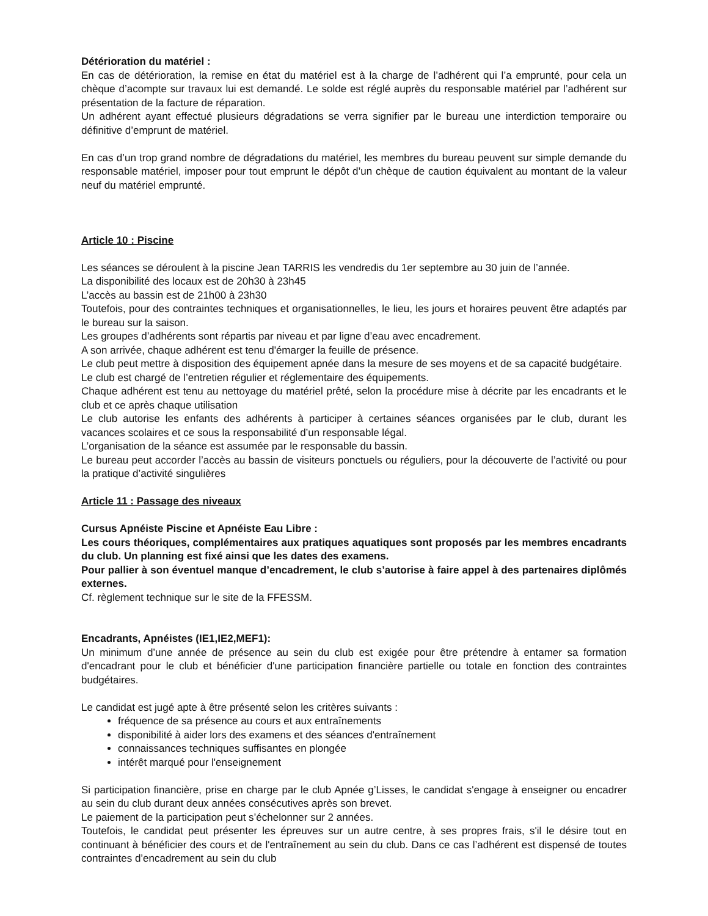Détérioration du matériel :
En cas de détérioration, la remise en état du matériel est à la charge de l’adhérent qui l’a emprunté, pour cela un chèque d’acompte sur travaux lui est demandé. Le solde est réglé auprès du responsable matériel par l’adhérent sur présentation de la facture de réparation.
Un adhérent ayant effectué plusieurs dégradations se verra signifier par le bureau une interdiction temporaire ou définitive d’emprunt de matériel.
En cas d’un trop grand nombre de dégradations du matériel, les membres du bureau peuvent sur simple demande du responsable matériel, imposer pour tout emprunt le dépôt d’un chèque de caution équivalent au montant de la valeur neuf du matériel emprunté.
Article 10 : Piscine
Les séances se déroulent à la piscine Jean TARRIS les vendredis du 1er septembre au 30 juin de l’année.
La disponibilité des locaux est de 20h30 à 23h45
L’accès au bassin est de 21h00 à 23h30
Toutefois, pour des contraintes techniques et organisationnelles, le lieu, les jours et horaires peuvent être adaptés par le bureau sur la saison.
Les groupes d’adhérents sont répartis par niveau et par ligne d’eau avec encadrement.
A son arrivée, chaque adhérent est tenu d'émarger la feuille de présence.
Le club peut mettre à disposition des équipement apnée dans la mesure de ses moyens et de sa capacité budgétaire.
Le club est chargé de l’entretien régulier et réglementaire des équipements.
Chaque adhérent est tenu au nettoyage du matériel prêté, selon la procédure mise à décrite par les encadrants et le club et ce après chaque utilisation
Le club autorise les enfants des adhérents à participer à certaines séances organisées par le club, durant les vacances scolaires et ce sous la responsabilité d’un responsable légal.
L’organisation de la séance est assumée par le responsable du bassin.
Le bureau peut accorder l’accès au bassin de visiteurs ponctuels ou réguliers, pour la découverte de l’activité ou pour la pratique d’activité singulières
Article 11 : Passage des niveaux
Cursus Apnéiste Piscine et Apnéiste Eau Libre :
Les cours théoriques, complémentaires aux pratiques aquatiques sont proposés par les membres encadrants du club. Un planning est fixé ainsi que les dates des examens.
Pour pallier à son éventuel manque d’encadrement, le club s’autorise à faire appel à des partenaires diplômés externes.
Cf. règlement technique sur le site de la FFESSM.
Encadrants, Apnéistes (IE1,IE2,MEF1):
Un minimum d’une année de présence au sein du club est exigée pour être prétendre à entamer sa formation d'encadrant pour le club et bénéficier d'une participation financière partielle ou totale en fonction des contraintes budgétaires.
Le candidat est jugé apte à être présenté selon les critères suivants :
fréquence de sa présence au cours et aux entraînements
disponibilité à aider lors des examens et des séances d'entraînement
connaissances techniques suffisantes en plongée
intérêt marqué pour l'enseignement
Si participation financière, prise en charge par le club Apnée g’Lisses, le candidat s'engage à enseigner ou encadrer au sein du club durant deux années consécutives après son brevet.
Le paiement de la participation peut s’échelonner sur 2 années.
Toutefois, le candidat peut présenter les épreuves sur un autre centre, à ses propres frais, s'il le désire tout en continuant à bénéficier des cours et de l'entraînement au sein du club. Dans ce cas l’adhérent est dispensé de toutes contraintes d’encadrement au sein du club